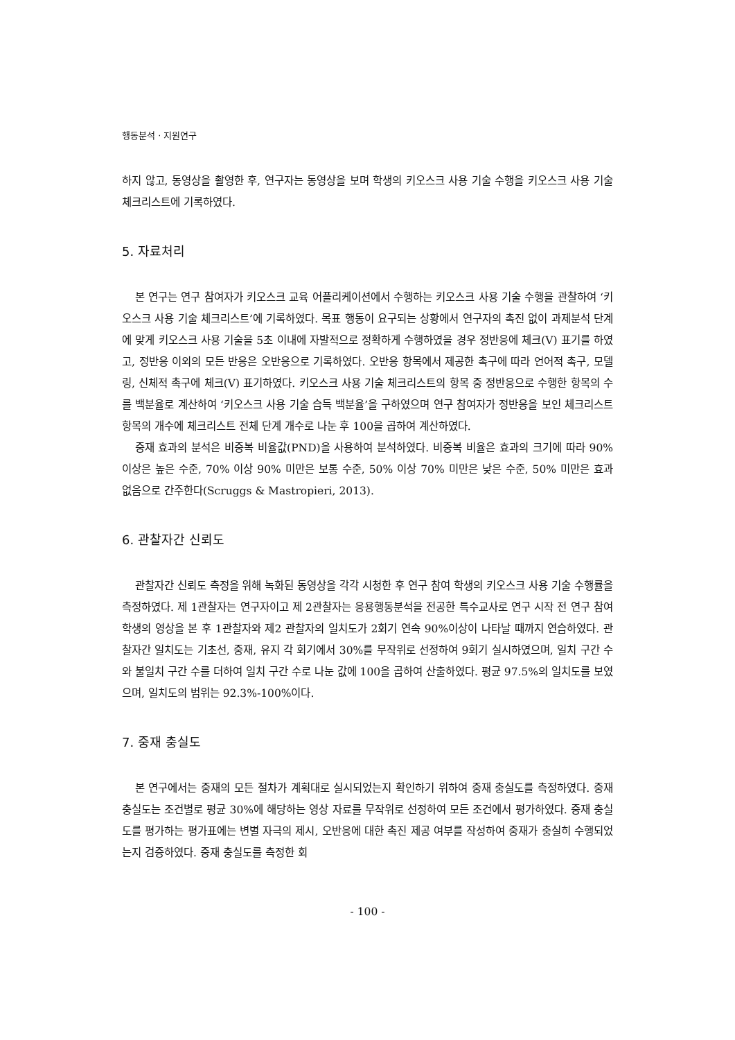행동분석 · 지원연구
하지 않고, 동영상을 촬영한 후, 연구자는 동영상을 보며 학생의 키오스크 사용 기술 수행을 키오스크 사용 기술 체크리스트에 기록하였다.
5. 자료처리
본 연구는 연구 참여자가 키오스크 교육 어플리케이션에서 수행하는 키오스크 사용 기술 수행을 관찰하여 ‘키오스크 사용 기술 체크리스트’에 기록하였다. 목표 행동이 요구되는 상황에서 연구자의 촉진 없이 과제분석 단계에 맞게 키오스크 사용 기술을 5초 이내에 자발적으로 정확하게 수행하였을 경우 정반응에 체크(V) 표기를 하였고, 정반응 이외의 모든 반응은 오반응으로 기록하였다. 오반응 항목에서 제공한 촉구에 따라 언어적 촉구, 모델링, 신체적 촉구에 체크(V) 표기하였다. 키오스크 사용 기술 체크리스트의 항목 중 정반응으로 수행한 항목의 수를 백분율로 계산하여 ‘키오스크 사용 기술 습득 백분율’을 구하였으며 연구 참여자가 정반응을 보인 체크리스트 항목의 개수에 체크리스트 전체 단계 개수로 나눈 후 100을 곱하여 계산하였다.
중재 효과의 분석은 비중복 비율값(PND)을 사용하여 분석하였다. 비중복 비율은 효과의 크기에 따라 90% 이상은 높은 수준, 70% 이상 90% 미만은 보통 수준, 50% 이상 70% 미만은 낮은 수준, 50% 미만은 효과 없음으로 간주한다(Scruggs & Mastropieri, 2013).
6. 관찰자간 신뢰도
관찰자간 신뢰도 측정을 위해 녹화된 동영상을 각각 시청한 후 연구 참여 학생의 키오스크 사용 기술 수행률을 측정하였다. 제 1관찰자는 연구자이고 제 2관찰자는 응용행동분석을 전공한 특수교사로 연구 시작 전 연구 참여 학생의 영상을 본 후 1관찰자와 제2 관찰자의 일치도가 2회기 연속 90%이상이 나타날 때까지 연습하였다. 관찰자간 일치도는 기초선, 중재, 유지 각 회기에서 30%를 무작위로 선정하여 9회기 실시하였으며, 일치 구간 수와 불일치 구간 수를 더하여 일치 구간 수로 나눈 값에 100을 곱하여 산출하였다. 평균 97.5%의 일치도를 보였으며, 일치도의 범위는 92.3%-100%이다.
7. 중재 충실도
본 연구에서는 중재의 모든 절차가 계획대로 실시되었는지 확인하기 위하여 중재 충실도를 측정하였다. 중재 충실도는 조건별로 평균 30%에 해당하는 영상 자료를 무작위로 선정하여 모든 조건에서 평가하였다. 중재 충실도를 평가하는 평가표에는 변별 자극의 제시, 오반응에 대한 촉진 제공 여부를 작성하여 중재가 충실히 수행되었는지 검증하였다. 중재 충실도를 측정한 회
- 100 -